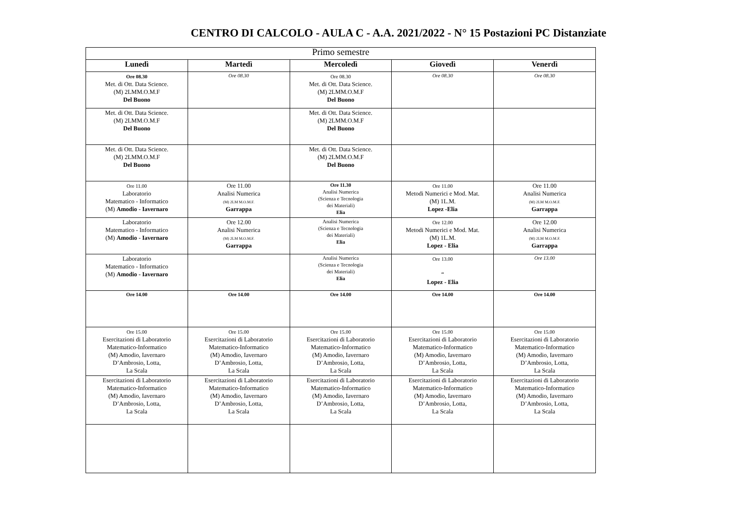CENTRO DI CALCOLO - AULA C - A.A. 2021/2022 - N° 15 Postazioni PC Distanziate
| Primo semestre | | | | |
| --- | --- | --- | --- | --- |
| Lunedì | Martedì | Mercoledì | Giovedì | Venerdì |
| Ore 08.30 Met. di Ott. Data Science. (M) 2LMM.O.M.F Del Buono | Ore 08.30 | Ore 08.30 Met. di Ott. Data Science. (M) 2LMM.O.M.F Del Buono | Ore 08.30 | Ore 08.30 |
| Met. di Ott. Data Science. (M) 2LMM.O.M.F Del Buono | | Met. di Ott. Data Science. (M) 2LMM.O.M.F Del Buono | | |
| Met. di Ott. Data Science. (M) 2LMM.O.M.F Del Buono | | Met. di Ott. Data Science. (M) 2LMM.O.M.F Del Buono | | |
| Ore 11.00 Laboratorio Matematico - Informatico (M) Amodio - Iavernaro | Ore 11.00 Analisi Numerica (M) 2LM M.O.M.F. Garrappa | Ore 11.30 Analisi Numerica (Scienza e Tecnologia dei Materiali) Elia | Ore 11.00 Metodi Numerici e Mod. Mat. (M) 1L.M. Lopez -Elia | Ore 11.00 Analisi Numerica (M) 2LM M.O.M.F. Garrappa |
| Laboratorio Matematico - Informatico (M) Amodio - Iavernaro | Ore 12.00 Analisi Numerica (M) 2LM M.O.M.F. Garrappa | Analisi Numerica (Scienza e Tecnologia dei Materiali) Elia | Ore 12.00 Metodi Numerici e Mod. Mat. (M) 1L.M. Lopez - Elia | Ore 12.00 Analisi Numerica (M) 2LM M.O.M.F. Garrappa |
| Laboratorio Matematico - Informatico (M) Amodio - Iavernaro | | Analisi Numerica (Scienza e Tecnologia dei Materiali) Elia | Ore 13.00 “ Lopez - Elia | Ore 13.00 |
| Ore 14.00 | Ore 14.00 | Ore 14.00 | Ore 14.00 | Ore 14.00 |
| Ore 15.00 Esercitazioni di Laboratorio Matematico-Informatico (M) Amodio, Iavernaro D’Ambrosio, Lotta, La Scala | Ore 15.00 Esercitazioni di Laboratorio Matematico-Informatico (M) Amodio, Iavernaro D’Ambrosio, Lotta, La Scala | Ore 15.00 Esercitazioni di Laboratorio Matematico-Informatico (M) Amodio, Iavernaro D’Ambrosio, Lotta, La Scala | Ore 15.00 Esercitazioni di Laboratorio Matematico-Informatico (M) Amodio, Iavernaro D’Ambrosio, Lotta, La Scala | Ore 15.00 Esercitazioni di Laboratorio Matematico-Informatico (M) Amodio, Iavernaro D’Ambrosio, Lotta, La Scala |
| Esercitazioni di Laboratorio Matematico-Informatico (M) Amodio, Iavernaro D’Ambrosio, Lotta, La Scala | Esercitazioni di Laboratorio Matematico-Informatico (M) Amodio, Iavernaro D’Ambrosio, Lotta, La Scala | Esercitazioni di Laboratorio Matematico-Informatico (M) Amodio, Iavernaro D’Ambrosio, Lotta, La Scala | Esercitazioni di Laboratorio Matematico-Informatico (M) Amodio, Iavernaro D’Ambrosio, Lotta, La Scala | Esercitazioni di Laboratorio Matematico-Informatico (M) Amodio, Iavernaro D’Ambrosio, Lotta, La Scala |